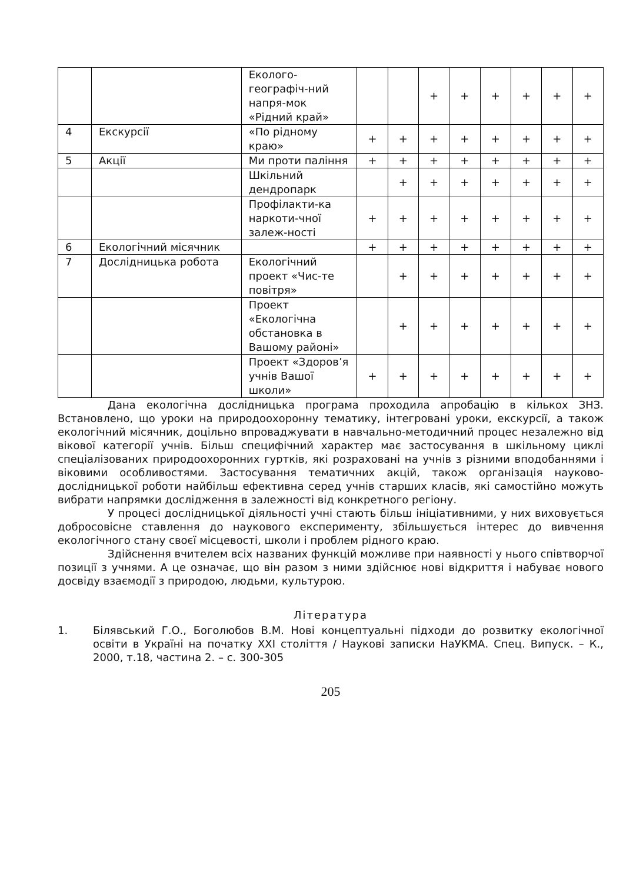| | | Еколого-географіч-ний напря-мок «Рідний край» | | | + | + | + | + | + | + |
| 4 | Екскурсії | «По рідному краю» | + | + | + | + | + | + | + | + |
| 5 | Акції | Ми проти паління | + | + | + | + | + | + | + | + |
| | | Шкільний дендропарк | | + | + | + | + | + | + | + |
| | | Профілакти-ка наркоти-чної залеж-ності | + | + | + | + | + | + | + | + |
| 6 | Екологічний місячник | | + | + | + | + | + | + | + | + |
| 7 | Дослідницька робота | Екологічний проект «Чис-те повітря» | | + | + | + | + | + | + | + |
| | | Проект «Екологічна обстановка в Вашому районі» | | + | + | + | + | + | + | + |
| | | Проект «Здоров’я учнів Вашої школи» | + | + | + | + | + | + | + | + |
Дана екологічна дослідницька програма проходила апробацію в кількох ЗНЗ. Встановлено, що уроки на природоохоронну тематику, інтегровані уроки, екскурсії, а також екологічний місячник, доцільно впроваджувати в навчально-методичний процес незалежно від вікової категорії учнів. Більш специфічний характер має застосування в шкільному циклі спеціалізованих природоохоронних гуртків, які розраховані на учнів з різними вподобаннями і віковими особливостями. Застосування тематичних акцій, також організація науково-дослідницької роботи найбільш ефективна серед учнів старших класів, які самостійно можуть вибрати напрямки дослідження в залежності від конкретного регіону.
У процесі дослідницької діяльності учні стають більш ініціативними, у них виховується добросовісне ставлення до наукового експерименту, збільшується інтерес до вивчення екологічного стану своєї місцевості, школи і проблем рідного краю.
Здійснення вчителем всіх названих функцій можливе при наявності у нього співтворчої позиції з учнями. А це означає, що він разом з ними здійснює нові відкриття і набуває нового досвіду взаємодії з природою, людьми, культурою.
Література
1. Білявський Г.О., Боголюбов В.М. Нові концептуальні підходи до розвитку екологічної освіти в Україні на початку XXI століття / Наукові записки НаУКМА. Спец. Випуск. – К., 2000, т.18, частина 2. – с. 300-305
205